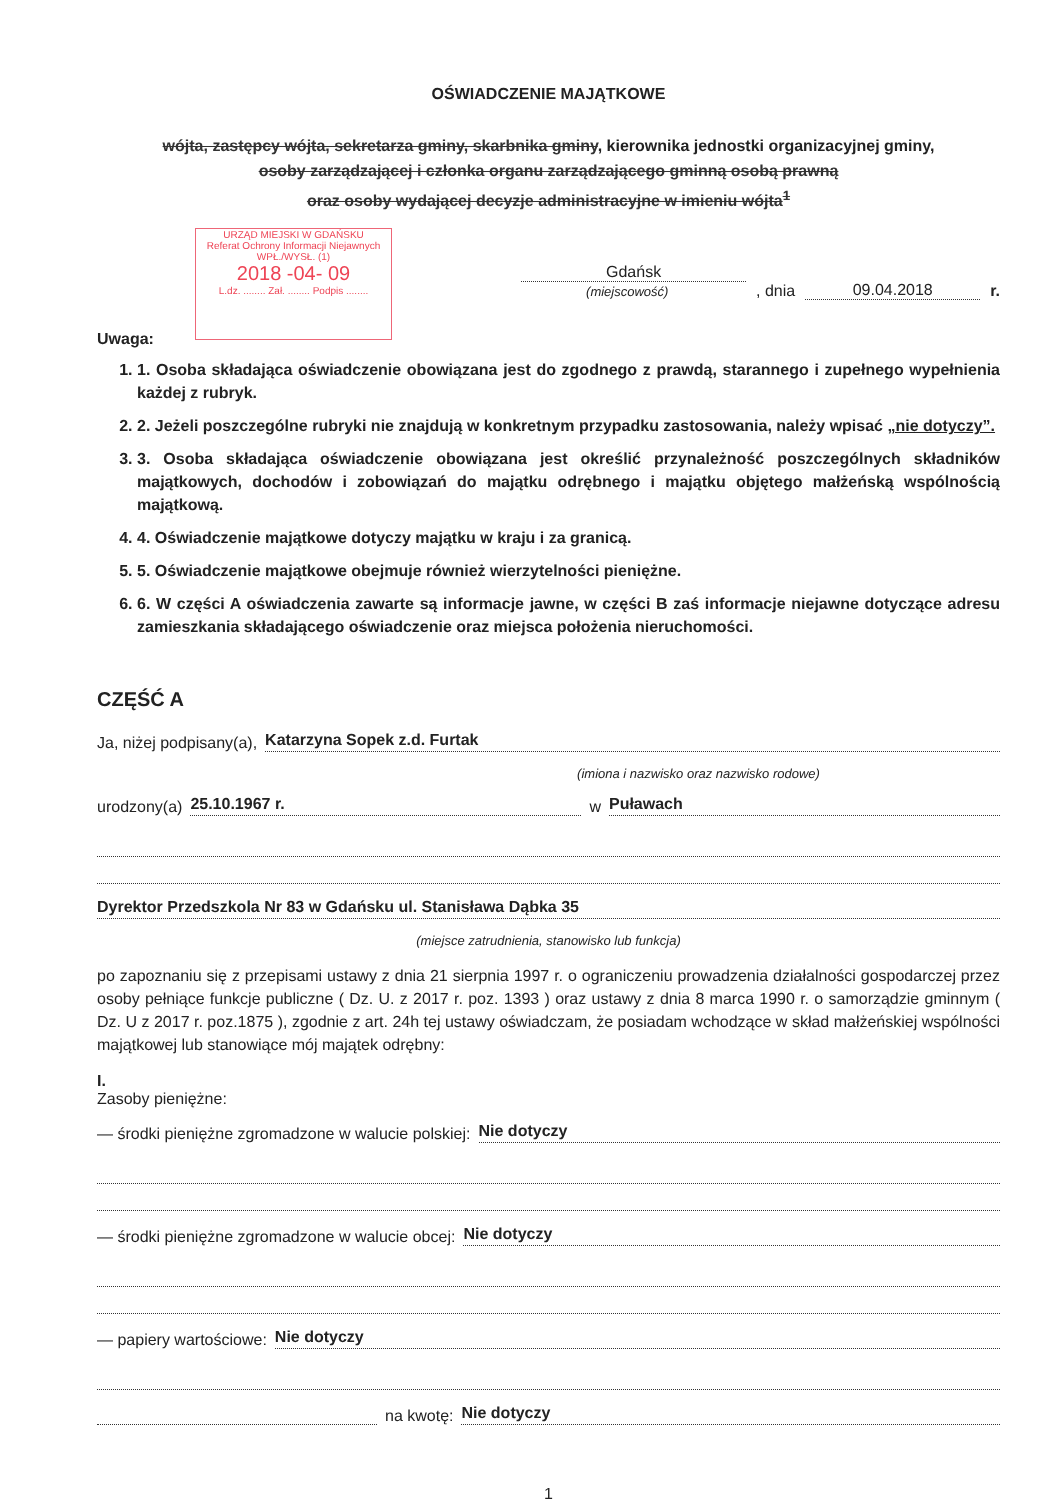URZĄD MIEJSKI W GDAŃSKU
Referat Ochrony Informacji Niejawnych
WPŁ./WYSŁ. (1)
2018 -04- 09
L.dz. ........ Zał. ........ Podpis ........
OŚWIADCZENIE MAJĄTKOWE
wójta, zastępcy wójta, sekretarza gminy, skarbnika gminy, kierownika jednostki organizacyjnej gminy,
osoby zarządzającej i członka organu zarządzającego gminną osobą prawną
oraz osoby wydającej decyzje administracyjne w imieniu wójta<sup>1</sup>
Gdańsk
(miejscowość)
, dnia 09.04.2018 r.
Uwaga:
1. 1. Osoba składająca oświadczenie obowiązana jest do zgodnego z prawdą, starannego i zupełnego wypełnienia każdej z rubryk.
2. 2. Jeżeli poszczególne rubryki nie znajdują w konkretnym przypadku zastosowania, należy wpisać „nie dotyczy”.
3. 3. Osoba składająca oświadczenie obowiązana jest określić przynależność poszczególnych składników majątkowych, dochodów i zobowiązań do majątku odrębnego i majątku objętego małżeńską wspólnością majątkową.
4. 4. Oświadczenie majątkowe dotyczy majątku w kraju i za granicą.
5. 5. Oświadczenie majątkowe obejmuje również wierzytelności pieniężne.
6. 6. W części A oświadczenia zawarte są informacje jawne, w części B zaś informacje niejawne dotyczące adresu zamieszkania składającego oświadczenie oraz miejsca położenia nieruchomości.
CZĘŚĆ A
Ja, niżej podpisany(a), Katarzyna Sopek z.d. Furtak
(imiona i nazwisko oraz nazwisko rodowe)
urodzony(a) 25.10.1967 r. w Puławach
Dyrektor Przedszkola Nr 83 w Gdańsku ul. Stanisława Dąbka 35
(miejsce zatrudnienia, stanowisko lub funkcja)
po zapoznaniu się z przepisami ustawy z dnia 21 sierpnia 1997 r. o ograniczeniu prowadzenia działalności gospodarczej przez osoby pełniące funkcje publiczne ( Dz. U. z 2017 r. poz. 1393 ) oraz ustawy z dnia 8 marca 1990 r. o samorządzie gminnym ( Dz. U z 2017 r. poz.1875 ), zgodnie z art. 24h tej ustawy oświadczam, że posiadam wchodzące w skład małżeńskiej wspólności majątkowej lub stanowiące mój majątek odrębny:
I.
Zasoby pieniężne:
— środki pieniężne zgromadzone w walucie polskiej: Nie dotyczy
— środki pieniężne zgromadzone w walucie obcej: Nie dotyczy
— papiery wartościowe: Nie dotyczy
na kwotę: Nie dotyczy
1